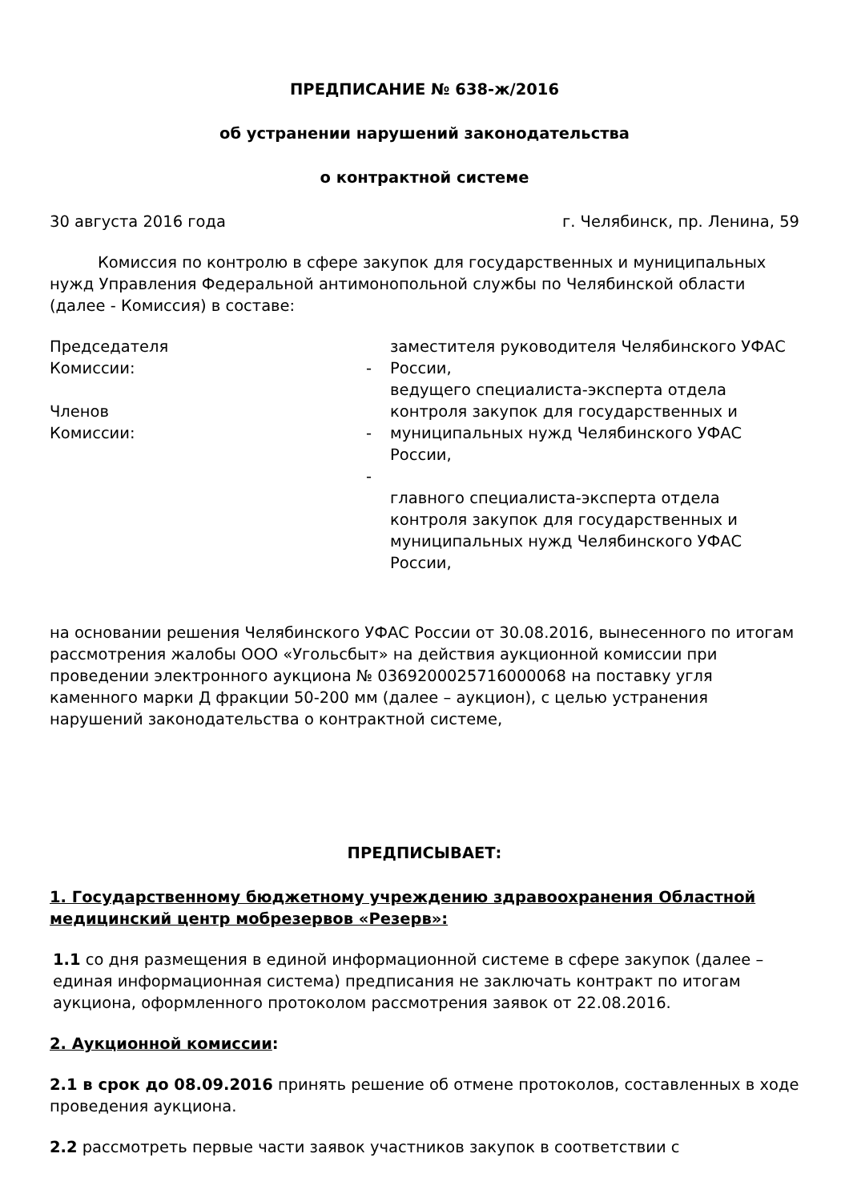ПРЕДПИСАНИЕ № 638-ж/2016
об устранении нарушений законодательства
о контрактной системе
30 августа 2016 года г. Челябинск, пр. Ленина, 59
Комиссия по контролю в сфере закупок для государственных и муниципальных нужд Управления Федеральной антимонопольной службы по Челябинской области (далее - Комиссия) в составе:
Председателя
Комиссии:
- заместителя руководителя Челябинского УФАС России,
Членов
Комиссии:
- ведущего специалиста-эксперта отдела контроля закупок для государственных и муниципальных нужд Челябинского УФАС России,
-
главного специалиста-эксперта отдела контроля закупок для государственных и муниципальных нужд Челябинского УФАС России,
на основании решения Челябинского УФАС России от 30.08.2016, вынесенного по итогам рассмотрения жалобы ООО «Угольсбыт» на действия аукционной комиссии при проведении электронного аукциона № 0369200025716000068 на поставку угля каменного марки Д фракции 50-200 мм (далее – аукцион), с целью устранения нарушений законодательства о контрактной системе,
ПРЕДПИСЫВАЕТ:
1. Государственному бюджетному учреждению здравоохранения Областной медицинский центр мобрезервов «Резерв»:
1.1 со дня размещения в единой информационной системе в сфере закупок (далее – единая информационная система) предписания не заключать контракт по итогам аукциона, оформленного протоколом рассмотрения заявок от 22.08.2016.
2. Аукционной комиссии:
2.1 в срок до 08.09.2016 принять решение об отмене протоколов, составленных в ходе проведения аукциона.
2.2 рассмотреть первые части заявок участников закупок в соответствии с